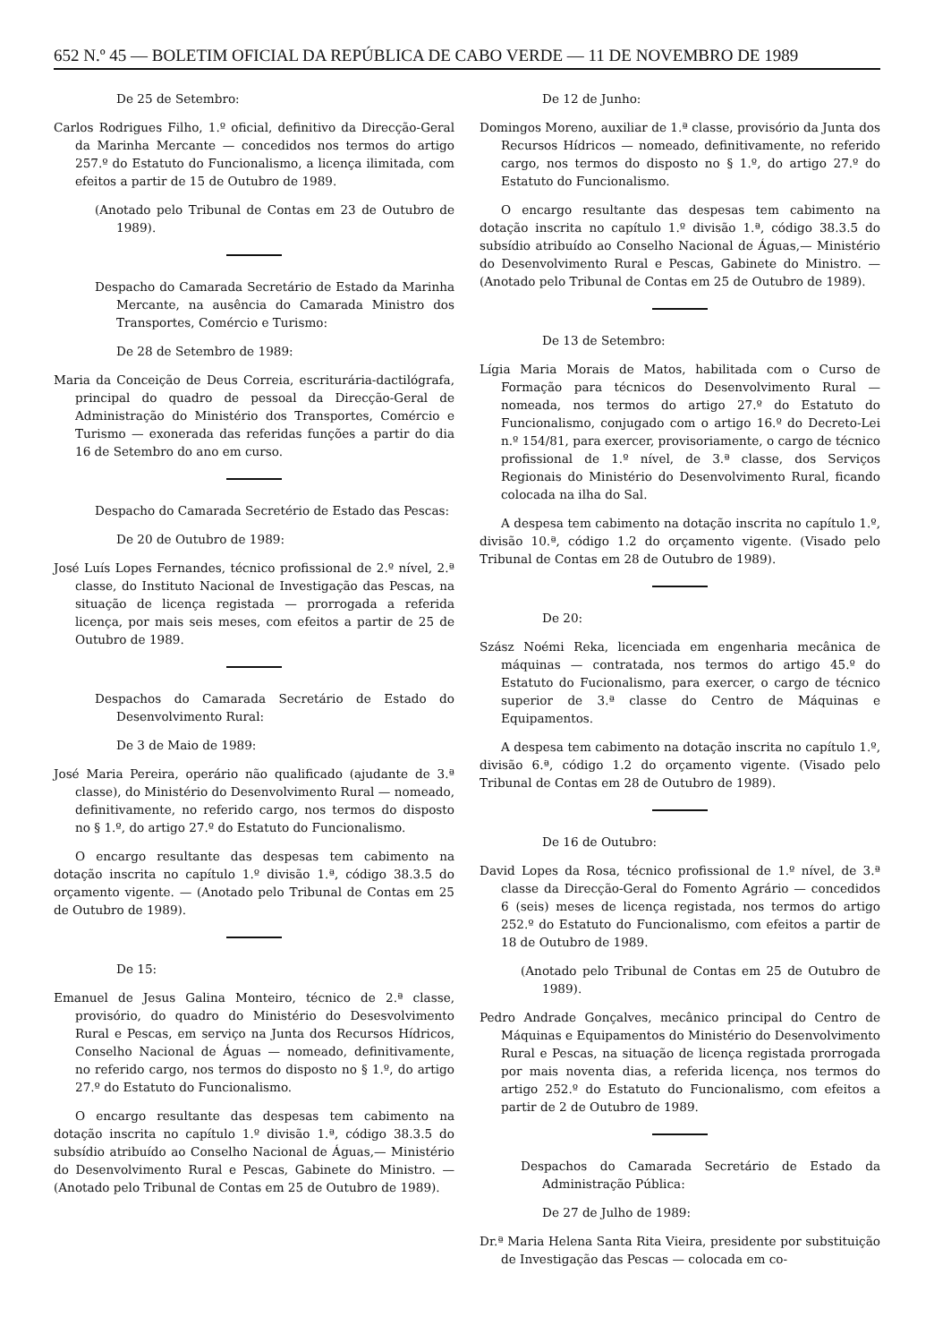652 N.º 45 — BOLETIM OFICIAL DA REPÚBLICA DE CABO VERDE — 11 DE NOVEMBRO DE 1989
De 25 de Setembro:
Carlos Rodrigues Filho, 1.º oficial, definitivo da Direcção-Geral da Marinha Mercante — concedidos nos termos do artigo 257.º do Estatuto do Funcionalismo, a licença ilimitada, com efeitos a partir de 15 de Outubro de 1989.
(Anotado pelo Tribunal de Contas em 23 de Outubro de 1989).
Despacho do Camarada Secretário de Estado da Marinha Mercante, na ausência do Camarada Ministro dos Transportes, Comércio e Turismo:
De 28 de Setembro de 1989:
Maria da Conceição de Deus Correia, escriturária-dactilógrafa, principal do quadro de pessoal da Direcção-Geral de Administração do Ministério dos Transportes, Comércio e Turismo — exonerada das referidas funções a partir do dia 16 de Setembro do ano em curso.
Despacho do Camarada Secretério de Estado das Pescas:
De 20 de Outubro de 1989:
José Luís Lopes Fernandes, técnico profissional de 2.º nível, 2.ª classe, do Instituto Nacional de Investigação das Pescas, na situação de licença registada — prorrogada a referida licença, por mais seis meses, com efeitos a partir de 25 de Outubro de 1989.
Despachos do Camarada Secretário de Estado do Desenvolvimento Rural:
De 3 de Maio de 1989:
José Maria Pereira, operário não qualificado (ajudante de 3.ª classe), do Ministério do Desenvolvimento Rural — nomeado, definitivamente, no referido cargo, nos termos do disposto no § 1.º, do artigo 27.º do Estatuto do Funcionalismo.
O encargo resultante das despesas tem cabimento na dotação inscrita no capítulo 1.º divisão 1.ª, código 38.3.5 do orçamento vigente. — (Anotado pelo Tribunal de Contas em 25 de Outubro de 1989).
De 15:
Emanuel de Jesus Galina Monteiro, técnico de 2.ª classe, provisório, do quadro do Ministério do Desesvolvimento Rural e Pescas, em serviço na Junta dos Recursos Hídricos, Conselho Nacional de Águas — nomeado, definitivamente, no referido cargo, nos termos do disposto no § 1.º, do artigo 27.º do Estatuto do Funcionalismo.
O encargo resultante das despesas tem cabimento na dotação inscrita no capítulo 1.º divisão 1.ª, código 38.3.5 do subsídio atribuído ao Conselho Nacional de Águas,— Ministério do Desenvolvimento Rural e Pescas, Gabinete do Ministro. — (Anotado pelo Tribunal de Contas em 25 de Outubro de 1989).
De 12 de Junho:
Domingos Moreno, auxiliar de 1.ª classe, provisório da Junta dos Recursos Hídricos — nomeado, definitivamente, no referido cargo, nos termos do disposto no § 1.º, do artigo 27.º do Estatuto do Funcionalismo.
O encargo resultante das despesas tem cabimento na dotação inscrita no capítulo 1.º divisão 1.ª, código 38.3.5 do subsídio atribuído ao Conselho Nacional de Águas,— Ministério do Desenvolvimento Rural e Pescas, Gabinete do Ministro. — (Anotado pelo Tribunal de Contas em 25 de Outubro de 1989).
De 13 de Setembro:
Lígia Maria Morais de Matos, habilitada com o Curso de Formação para técnicos do Desenvolvimento Rural — nomeada, nos termos do artigo 27.º do Estatuto do Funcionalismo, conjugado com o artigo 16.º do Decreto-Lei n.º 154/81, para exercer, provisoriamente, o cargo de técnico profissional de 1.º nível, de 3.ª classe, dos Serviços Regionais do Ministério do Desenvolvimento Rural, ficando colocada na ilha do Sal.
A despesa tem cabimento na dotação inscrita no capítulo 1.º, divisão 10.ª, código 1.2 do orçamento vigente. (Visado pelo Tribunal de Contas em 28 de Outubro de 1989).
De 20:
Szász Noémi Reka, licenciada em engenharia mecânica de máquinas — contratada, nos termos do artigo 45.º do Estatuto do Fucionalismo, para exercer, o cargo de técnico superior de 3.ª classe do Centro de Máquinas e Equipamentos.
A despesa tem cabimento na dotação inscrita no capítulo 1.º, divisão 6.ª, código 1.2 do orçamento vigente. (Visado pelo Tribunal de Contas em 28 de Outubro de 1989).
De 16 de Outubro:
David Lopes da Rosa, técnico profissional de 1.º nível, de 3.ª classe da Direcção-Geral do Fomento Agrário — concedidos 6 (seis) meses de licença registada, nos termos do artigo 252.º do Estatuto do Funcionalismo, com efeitos a partir de 18 de Outubro de 1989.
(Anotado pelo Tribunal de Contas em 25 de Outubro de 1989).
Pedro Andrade Gonçalves, mecânico principal do Centro de Máquinas e Equipamentos do Ministério do Desenvolvimento Rural e Pescas, na situação de licença registada prorrogada por mais noventa dias, a referida licença, nos termos do artigo 252.º do Estatuto do Funcionalismo, com efeitos a partir de 2 de Outubro de 1989.
Despachos do Camarada Secretário de Estado da Administração Pública:
De 27 de Julho de 1989:
Dr.ª Maria Helena Santa Rita Vieira, presidente por substituição de Investigação das Pescas — colocada em co-